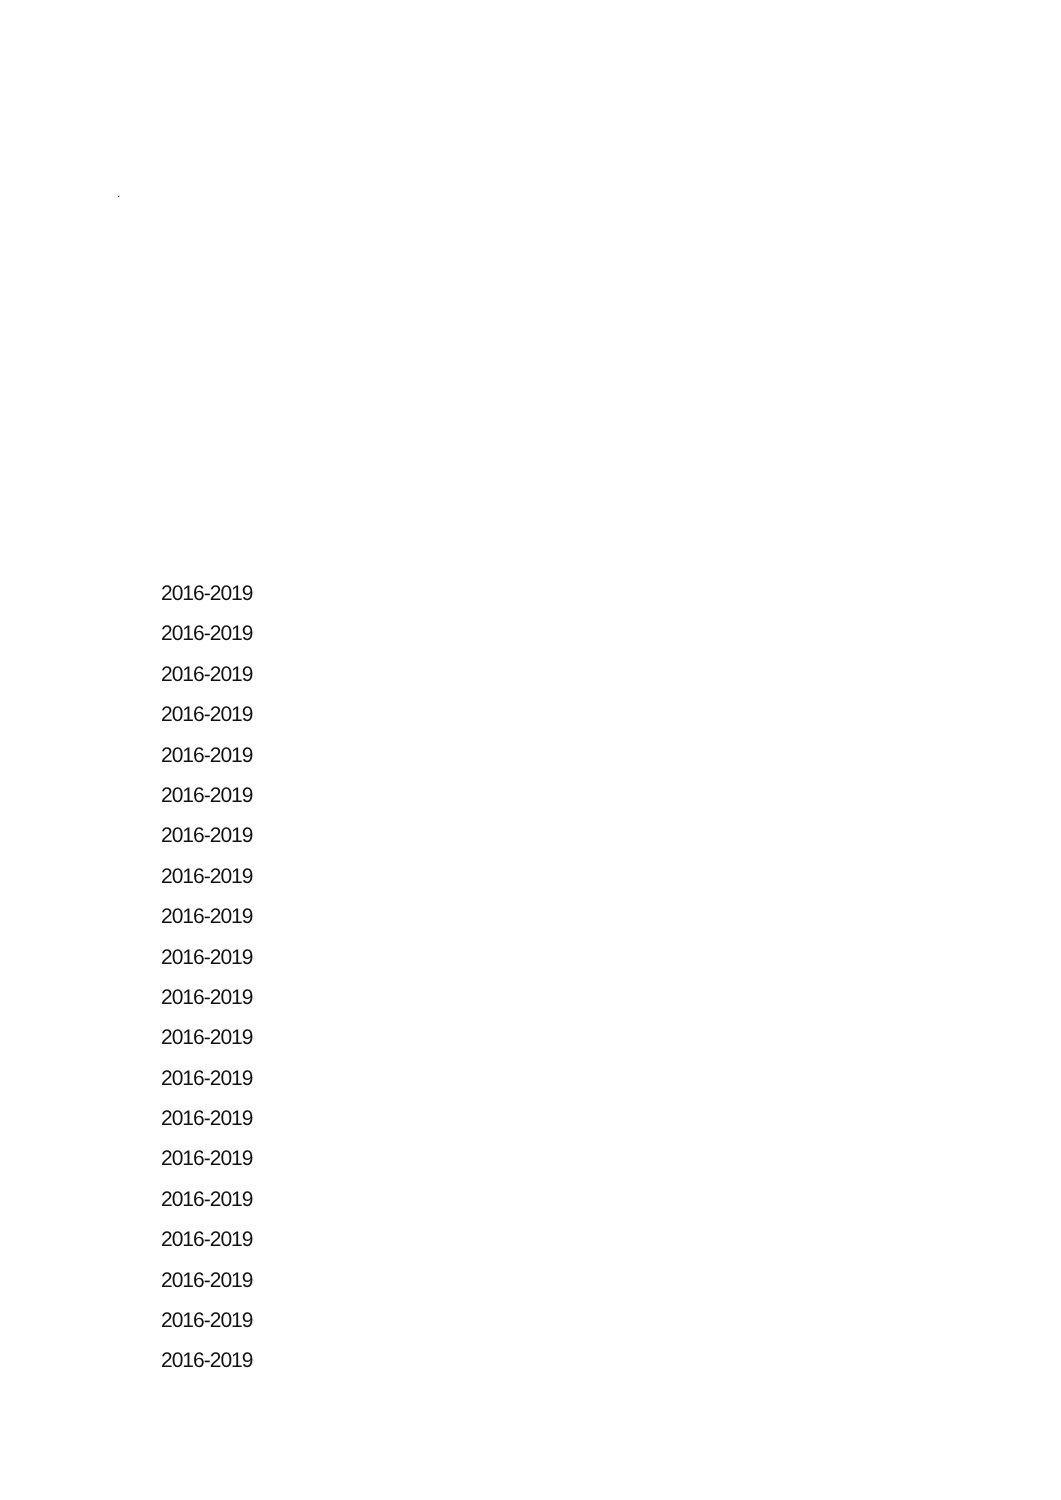.
2016-2019
2016-2019
2016-2019
2016-2019
2016-2019
2016-2019
2016-2019
2016-2019
2016-2019
2016-2019
2016-2019
2016-2019
2016-2019
2016-2019
2016-2019
2016-2019
2016-2019
2016-2019
2016-2019
2016-2019